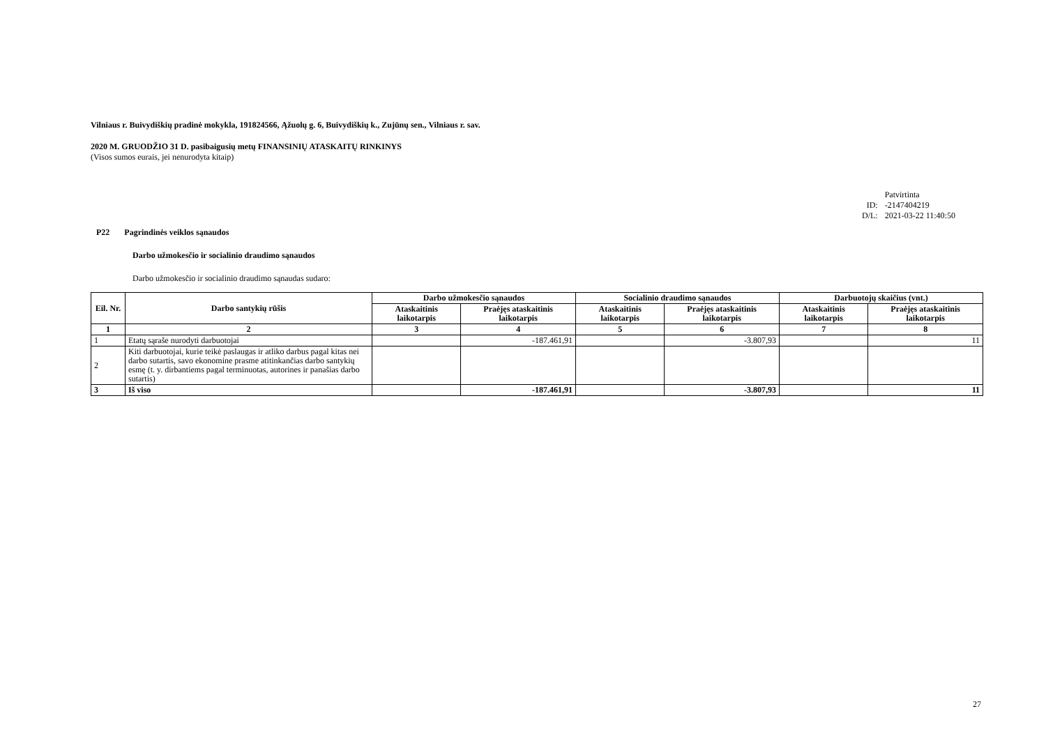Vilniaus r. Buivydiškių pradinė mokykla, 191824566, Ąžuolų g. 6, Buivydiškių k., Zujūnų sen., Vilniaus r. sav.
2020 M. GRUODŽIO 31 D. pasibaigusių metų FINANSINIŲ ATASKAITŲ RINKINYS
(Visos sumos eurais, jei nenurodyta kitaip)
| | Patvirtinta |
| ID: | -2147404219 |
| D/L: | 2021-03-22 11:40:50 |
P22 Pagrindinės veiklos sąnaudos
Darbo užmokesčio ir socialinio draudimo sąnaudos
Darbo užmokesčio ir socialinio draudimo sąnaudas sudaro:
| Eil. Nr. | Darbo santykių rūšis | Darbo užmokesčio sąnaudos | | Socialinio draudimo sąnaudos | | Darbuotojų skaičius (vnt.) | |
| --- | --- | --- | --- | --- | --- | --- | --- |
| | | Ataskaitinis laikotarpis | Praėjęs ataskaitinis laikotarpis | Ataskaitinis laikotarpis | Praėjęs ataskaitinis laikotarpis | Ataskaitinis laikotarpis | Praėjęs ataskaitinis laikotarpis |
| 1 | 2 | 3 | 4 | 5 | 6 | 7 | 8 |
| 1 | Etatų sąraše nurodyti darbuotojai | | -187.461,91 | | -3.807,93 | | 11 |
| 2 | Kiti darbuotojai, kurie teikė paslaugas ir atliko darbus pagal kitas nei darbo sutartis, savo ekonomine prasme atitinkančias darbo santykių esmę (t. y. dirbantiems pagal terminuotas, autorines ir panašias darbo sutartis) | | | | | | |
| 3 | Iš viso | | -187.461,91 | | -3.807,93 | | 11 |
27